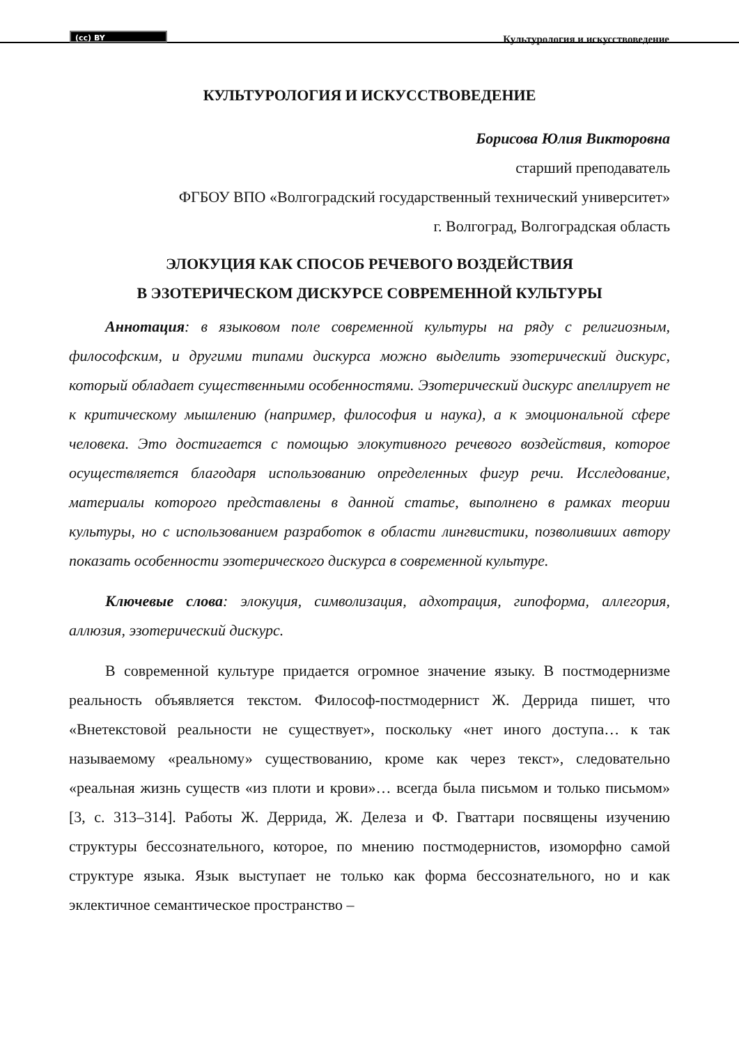(cc) BY
Культурология и искусствоведение
КУЛЬТУРОЛОГИЯ И ИСКУССТВОВЕДЕНИЕ
Борисова Юлия Викторовна
старший преподаватель
ФГБОУ ВПО «Волгоградский государственный технический университет»
г. Волгоград, Волгоградская область
ЭЛОКУЦИЯ КАК СПОСОБ РЕЧЕВОГО ВОЗДЕЙСТВИЯ
В ЭЗОТЕРИЧЕСКОМ ДИСКУРСЕ СОВРЕМЕННОЙ КУЛЬТУРЫ
Аннотация: в языковом поле современной культуры на ряду с религиозным, философским, и другими типами дискурса можно выделить эзотерический дискурс, который обладает существенными особенностями. Эзотерический дискурс апеллирует не к критическому мышлению (например, философия и наука), а к эмоциональной сфере человека. Это достигается с помощью элокутивного речевого воздействия, которое осуществляется благодаря использованию определенных фигур речи. Исследование, материалы которого представлены в данной статье, выполнено в рамках теории культуры, но с использованием разработок в области лингвистики, позволивших автору показать особенности эзотерического дискурса в современной культуре.
Ключевые слова: элокуция, символизация, адхотрация, гипоформа, аллегория, аллюзия, эзотерический дискурс.
В современной культуре придается огромное значение языку. В постмодернизме реальность объявляется текстом. Философ-постмодернист Ж. Деррида пишет, что «Внетекстовой реальности не существует», поскольку «нет иного доступа… к так называемому «реальному» существованию, кроме как через текст», следовательно «реальная жизнь существ «из плоти и крови»… всегда была письмом и только письмом» [3, с. 313–314]. Работы Ж. Деррида, Ж. Делеза и Ф. Гваттари посвящены изучению структуры бессознательного, которое, по мнению постмодернистов, изоморфно самой структуре языка. Язык выступает не только как форма бессознательного, но и как эклектичное семантическое пространство –